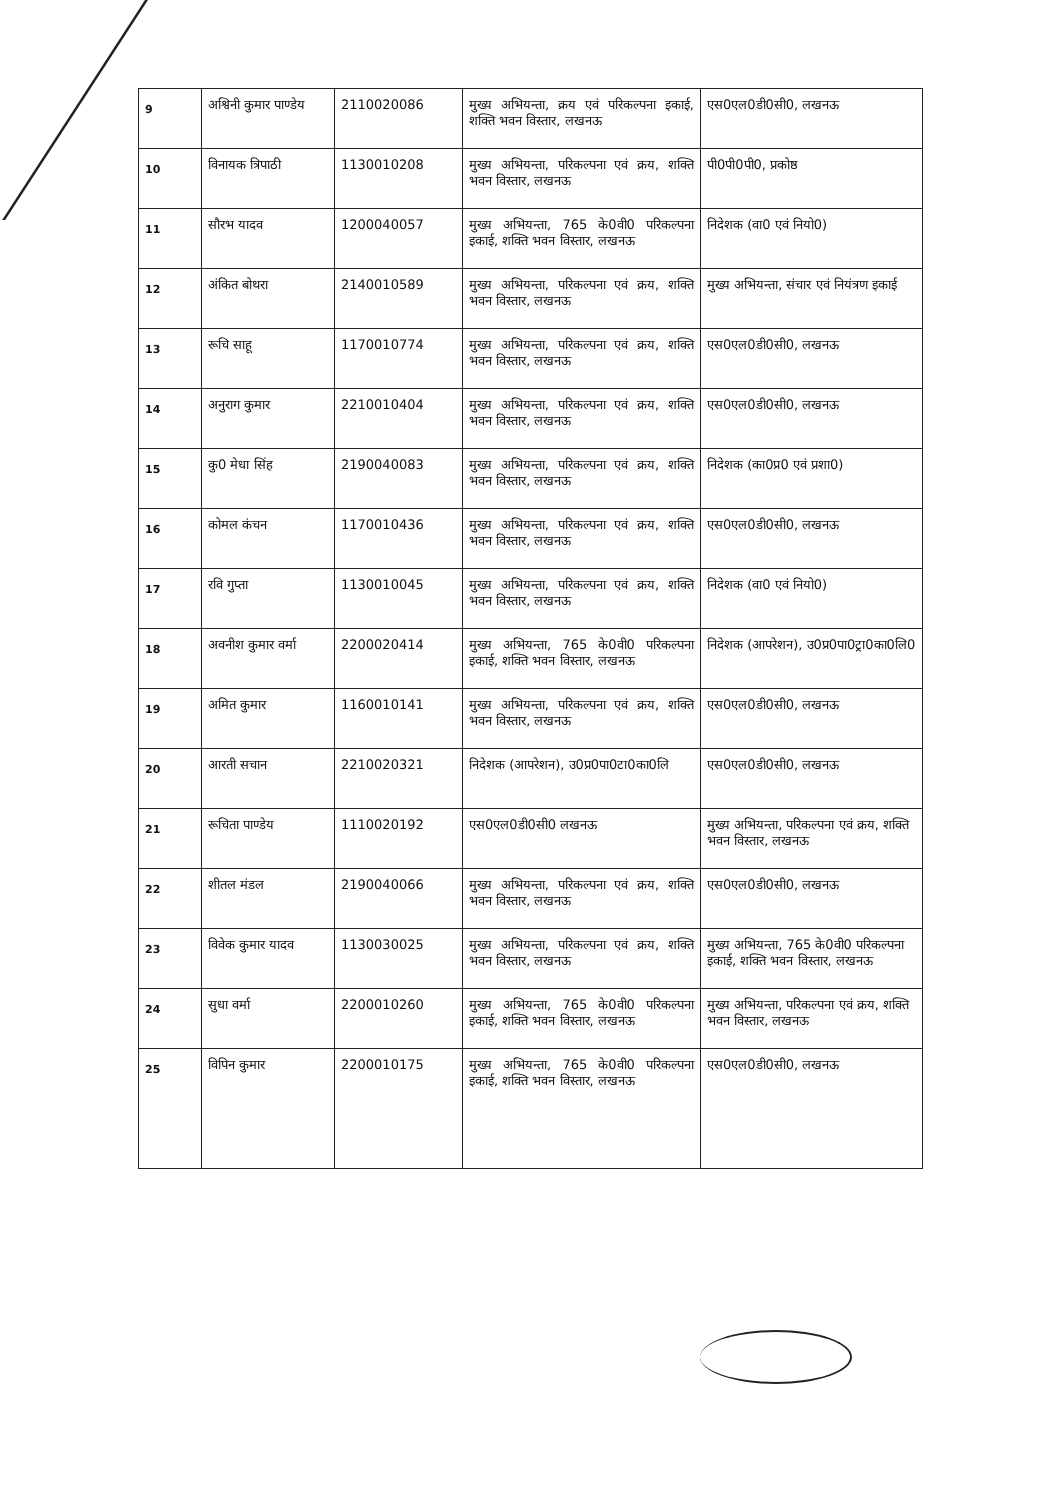| 9 | अश्विनी कुमार पाण्डेय | 2110020086 | मुख्य अभियन्ता, क्रय एवं परिकल्पना इकाई, शक्ति भवन विस्तार, लखनऊ | एस0एल0डी0सी0, लखनऊ |
| 10 | विनायक त्रिपाठी | 1130010208 | मुख्य अभियन्ता, परिकल्पना एवं क्रय, शक्ति भवन विस्तार, लखनऊ | पी0पी0पी0, प्रकोष्ठ |
| 11 | सौरभ यादव | 1200040057 | मुख्य अभियन्ता, 765 के0वी0 परिकल्पना इकाई, शक्ति भवन विस्तार, लखनऊ | निदेशक (वा0 एवं नियो0) |
| 12 | अंकित बोथरा | 2140010589 | मुख्य अभियन्ता, परिकल्पना एवं क्रय, शक्ति भवन विस्तार, लखनऊ | मुख्य अभियन्ता, संचार एवं नियंत्रण इकाई |
| 13 | रूचि साहू | 1170010774 | मुख्य अभियन्ता, परिकल्पना एवं क्रय, शक्ति भवन विस्तार, लखनऊ | एस0एल0डी0सी0, लखनऊ |
| 14 | अनुराग कुमार | 2210010404 | मुख्य अभियन्ता, परिकल्पना एवं क्रय, शक्ति भवन विस्तार, लखनऊ | एस0एल0डी0सी0, लखनऊ |
| 15 | कु0 मेधा सिंह | 2190040083 | मुख्य अभियन्ता, परिकल्पना एवं क्रय, शक्ति भवन विस्तार, लखनऊ | निदेशक (का0प्र0 एवं प्रशा0) |
| 16 | कोमल कंचन | 1170010436 | मुख्य अभियन्ता, परिकल्पना एवं क्रय, शक्ति भवन विस्तार, लखनऊ | एस0एल0डी0सी0, लखनऊ |
| 17 | रवि गुप्ता | 1130010045 | मुख्य अभियन्ता, परिकल्पना एवं क्रय, शक्ति भवन विस्तार, लखनऊ | निदेशक (वा0 एवं नियो0) |
| 18 | अवनीश कुमार वर्मा | 2200020414 | मुख्य अभियन्ता, 765 के0वी0 परिकल्पना इकाई, शक्ति भवन विस्तार, लखनऊ | निदेशक (आपरेशन), उ0प्र0पा0ट्रा0का0लि0 |
| 19 | अमित कुमार | 1160010141 | मुख्य अभियन्ता, परिकल्पना एवं क्रय, शक्ति भवन विस्तार, लखनऊ | एस0एल0डी0सी0, लखनऊ |
| 20 | आरती सचान | 2210020321 | निदेशक (आपरेशन), उ0प्र0पा0टा0का0लि | एस0एल0डी0सी0, लखनऊ |
| 21 | रूचिता पाण्डेय | 1110020192 | एस0एल0डी0सी0 लखनऊ | मुख्य अभियन्ता, परिकल्पना एवं क्रय, शक्ति भवन विस्तार, लखनऊ |
| 22 | शीतल मंडल | 2190040066 | मुख्य अभियन्ता, परिकल्पना एवं क्रय, शक्ति भवन विस्तार, लखनऊ | एस0एल0डी0सी0, लखनऊ |
| 23 | विवेक कुमार यादव | 1130030025 | मुख्य अभियन्ता, परिकल्पना एवं क्रय, शक्ति भवन विस्तार, लखनऊ | मुख्य अभियन्ता, 765 के0वी0 परिकल्पना इकाई, शक्ति भवन विस्तार, लखनऊ |
| 24 | सुधा वर्मा | 2200010260 | मुख्य अभियन्ता, 765 के0वी0 परिकल्पना इकाई, शक्ति भवन विस्तार, लखनऊ | मुख्य अभियन्ता, परिकल्पना एवं क्रय, शक्ति भवन विस्तार, लखनऊ |
| 25 | विपिन कुमार | 2200010175 | मुख्य अभियन्ता, 765 के0वी0 परिकल्पना इकाई, शक्ति भवन विस्तार, लखनऊ | एस0एल0डी0सी0, लखनऊ |